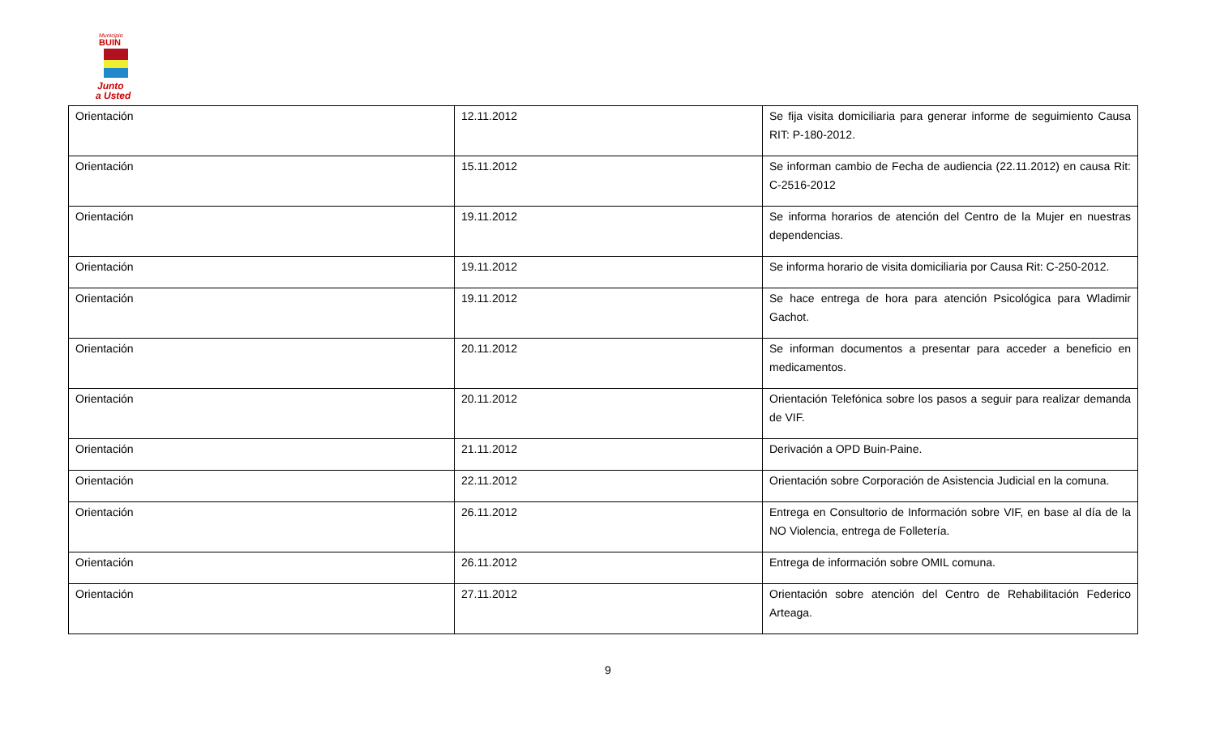Municipio
BUIN
Junto
a Usted
| Orientación | 12.11.2012 | Se fija visita domiciliaria para generar informe de seguimiento Causa RIT: P-180-2012. |
| Orientación | 15.11.2012 | Se informan cambio de Fecha de audiencia (22.11.2012) en causa Rit: C-2516-2012 |
| Orientación | 19.11.2012 | Se informa horarios de atención del Centro de la Mujer en nuestras dependencias. |
| Orientación | 19.11.2012 | Se informa horario de visita domiciliaria por Causa Rit: C-250-2012. |
| Orientación | 19.11.2012 | Se hace entrega de hora para atención Psicológica para Wladimir Gachot. |
| Orientación | 20.11.2012 | Se informan documentos a presentar para acceder a beneficio en medicamentos. |
| Orientación | 20.11.2012 | Orientación Telefónica sobre los pasos a seguir para realizar demanda de VIF. |
| Orientación | 21.11.2012 | Derivación a OPD Buin-Paine. |
| Orientación | 22.11.2012 | Orientación sobre Corporación de Asistencia Judicial en la comuna. |
| Orientación | 26.11.2012 | Entrega en Consultorio de Información sobre VIF, en base al día de la NO Violencia, entrega de Folletería. |
| Orientación | 26.11.2012 | Entrega de información sobre OMIL comuna. |
| Orientación | 27.11.2012 | Orientación sobre atención del Centro de Rehabilitación Federico Arteaga. |
9